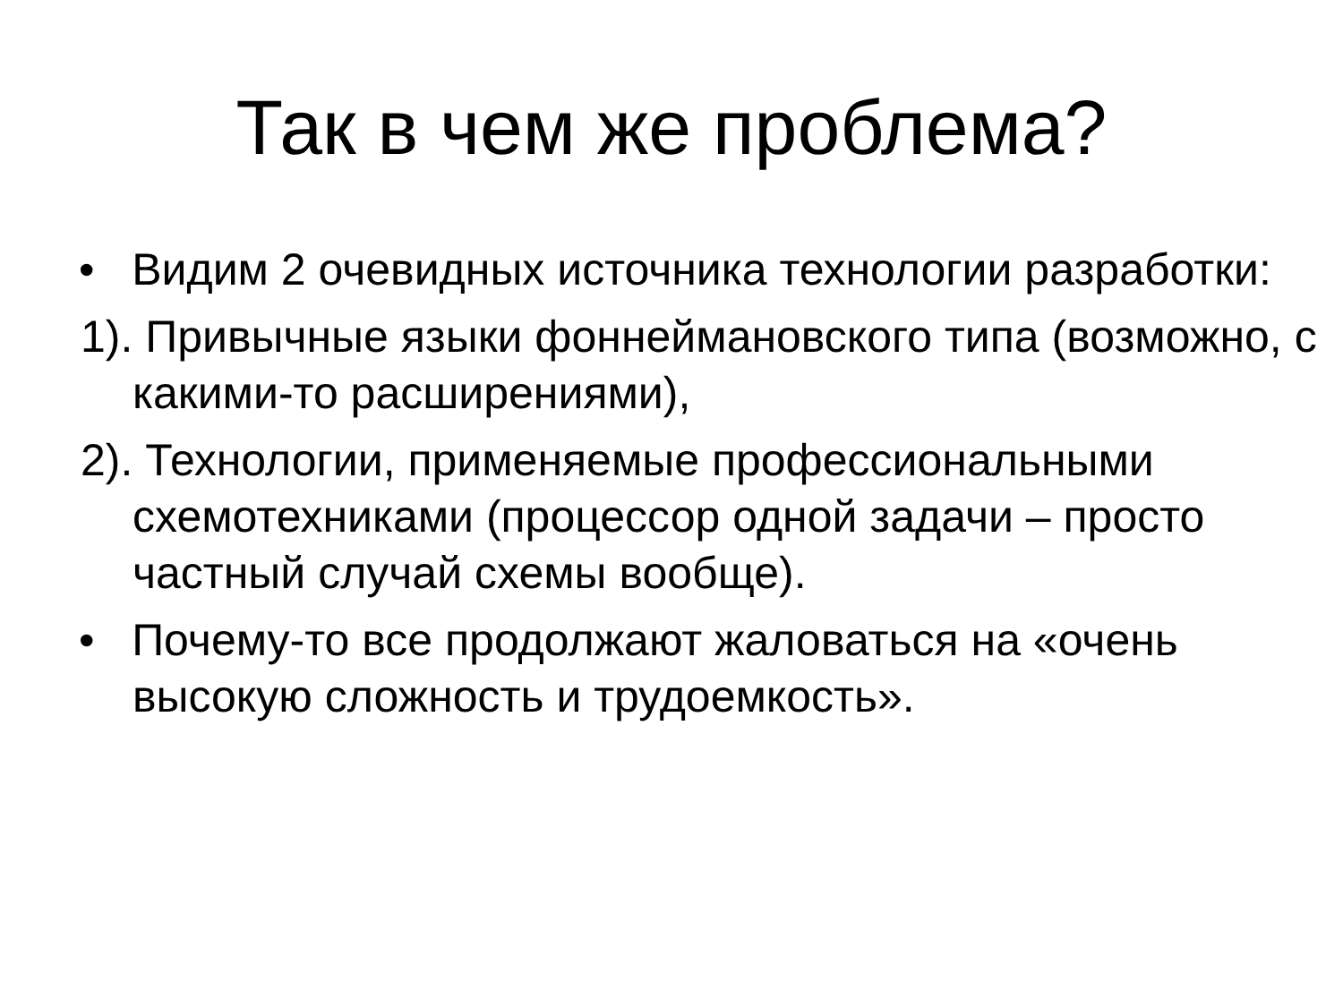Так в чем же проблема?
• Видим 2 очевидных источника технологии разработки:
1). Привычные языки фоннеймановского типа (возможно, с какими-то расширениями),
2). Технологии, применяемые профессиональными схемотехниками (процессор одной задачи – просто частный случай схемы вообще).
• Почему-то все продолжают жаловаться на «очень высокую сложность и трудоемкость».